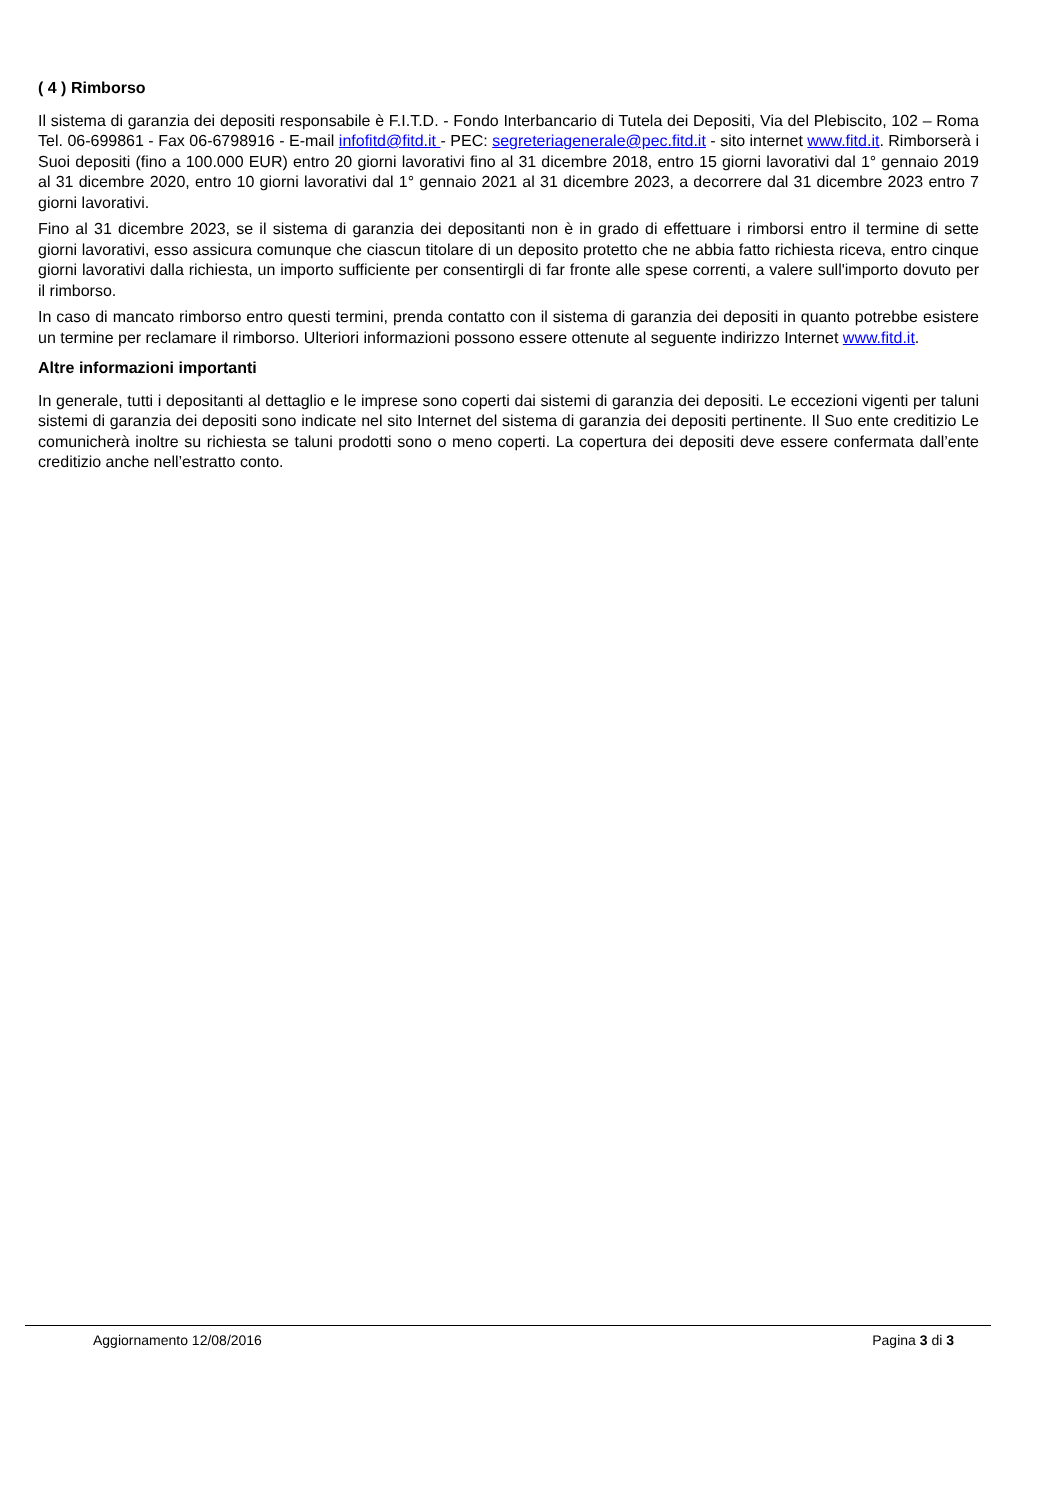( 4 ) Rimborso
Il sistema di garanzia dei depositi responsabile è F.I.T.D. - Fondo Interbancario di Tutela dei Depositi, Via del Plebiscito, 102 – Roma Tel. 06-699861 - Fax 06-6798916 - E-mail infofitd@fitd.it - PEC: segreteriagenerale@pec.fitd.it - sito internet www.fitd.it. Rimborserà i Suoi depositi (fino a 100.000 EUR) entro 20 giorni lavorativi fino al 31 dicembre 2018, entro 15 giorni lavorativi dal 1° gennaio 2019 al 31 dicembre 2020, entro 10 giorni lavorativi dal 1° gennaio 2021 al 31 dicembre 2023, a decorrere dal 31 dicembre 2023 entro 7 giorni lavorativi.
Fino al 31 dicembre 2023, se il sistema di garanzia dei depositanti non è in grado di effettuare i rimborsi entro il termine di sette giorni lavorativi, esso assicura comunque che ciascun titolare di un deposito protetto che ne abbia fatto richiesta riceva, entro cinque giorni lavorativi dalla richiesta, un importo sufficiente per consentirgli di far fronte alle spese correnti, a valere sull'importo dovuto per il rimborso.
In caso di mancato rimborso entro questi termini, prenda contatto con il sistema di garanzia dei depositi in quanto potrebbe esistere un termine per reclamare il rimborso. Ulteriori informazioni possono essere ottenute al seguente indirizzo Internet www.fitd.it.
Altre informazioni importanti
In generale, tutti i depositanti al dettaglio e le imprese sono coperti dai sistemi di garanzia dei depositi. Le eccezioni vigenti per taluni sistemi di garanzia dei depositi sono indicate nel sito Internet del sistema di garanzia dei depositi pertinente. Il Suo ente creditizio Le comunicherà inoltre su richiesta se taluni prodotti sono o meno coperti. La copertura dei depositi deve essere confermata dall’ente creditizio anche nell’estratto conto.
Aggiornamento 12/08/2016 Pagina 3 di 3